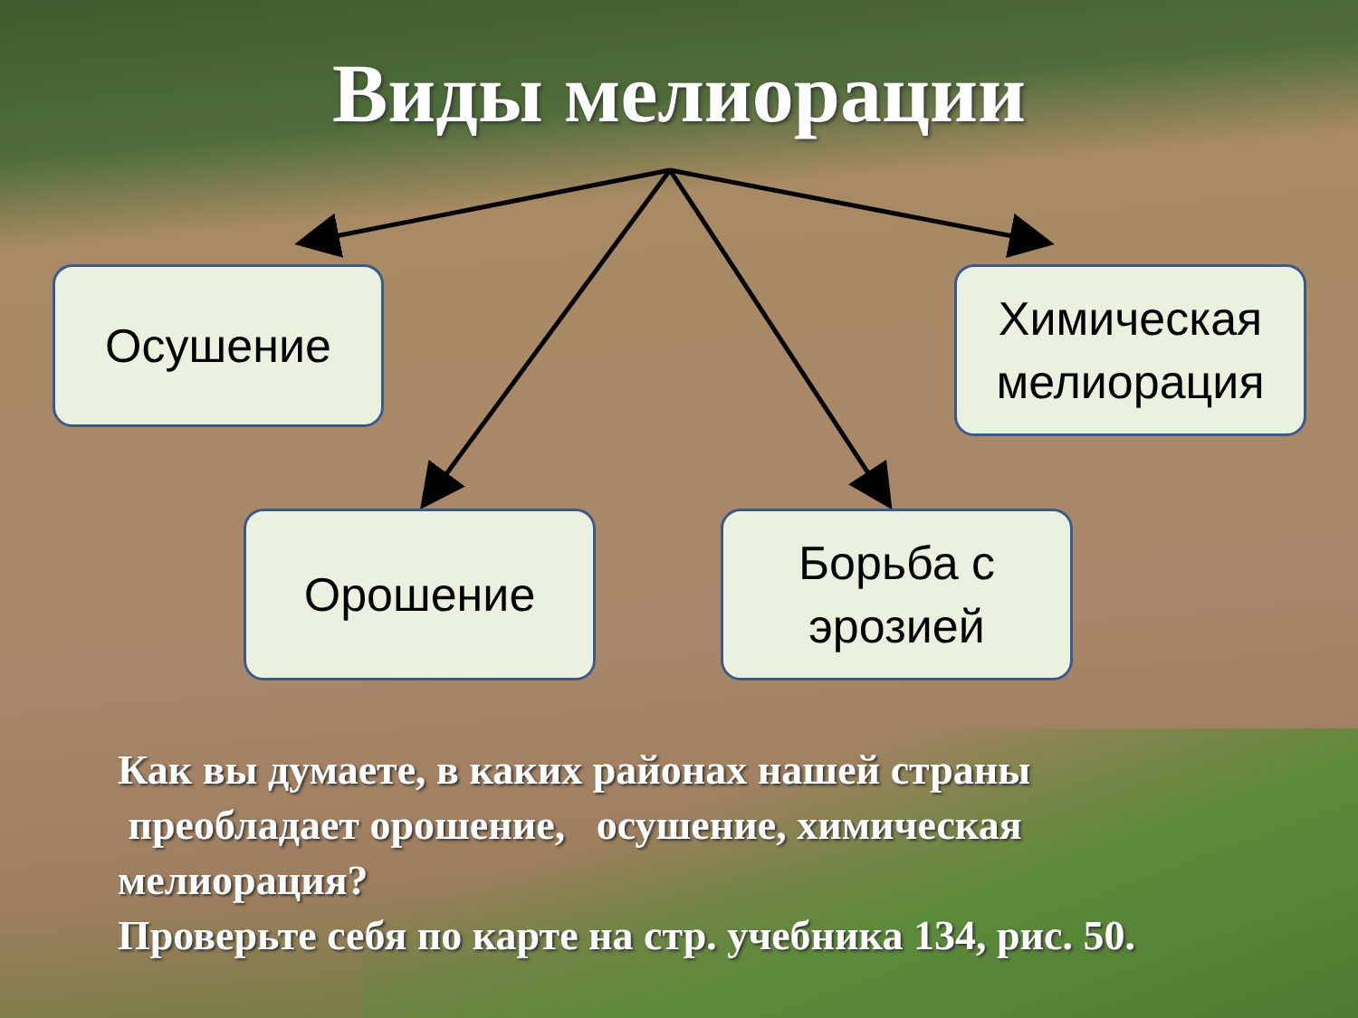Виды мелиорации
Осушение
Химическая мелиорация
Орошение
Борьба с эрозией
Как вы думаете, в каких районах нашей страны
преобладает орошение, осушение, химическая мелиорация?
Проверьте себя по карте на стр. учебника 134, рис. 50.